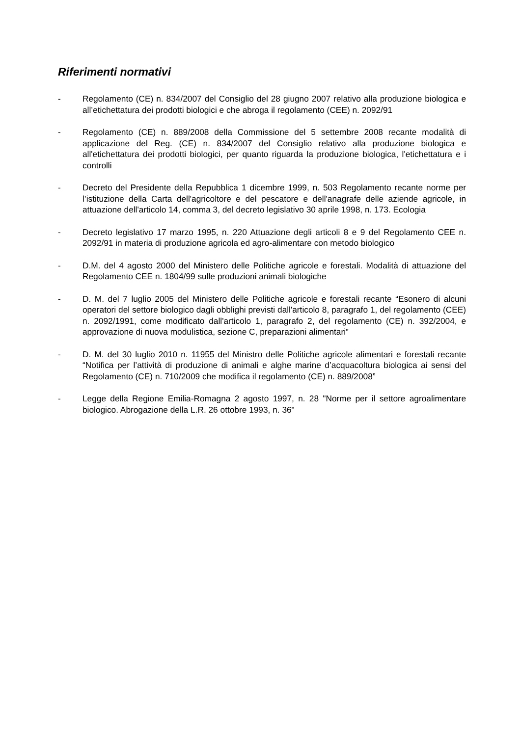Riferimenti normativi
- Regolamento (CE) n. 834/2007 del Consiglio del 28 giugno 2007 relativo alla produzione biologica e all’etichettatura dei prodotti biologici e che abroga il regolamento (CEE) n. 2092/91
- Regolamento (CE) n. 889/2008 della Commissione del 5 settembre 2008 recante modalità di applicazione del Reg. (CE) n. 834/2007 del Consiglio relativo alla produzione biologica e all'etichettatura dei prodotti biologici, per quanto riguarda la produzione biologica, l'etichettatura e i controlli
- Decreto del Presidente della Repubblica 1 dicembre 1999, n. 503 Regolamento recante norme per l’istituzione della Carta dell'agricoltore e del pescatore e dell'anagrafe delle aziende agricole, in attuazione dell'articolo 14, comma 3, del decreto legislativo 30 aprile 1998, n. 173. Ecologia
- Decreto legislativo 17 marzo 1995, n. 220 Attuazione degli articoli 8 e 9 del Regolamento CEE n. 2092/91 in materia di produzione agricola ed agro-alimentare con metodo biologico
- D.M. del 4 agosto 2000 del Ministero delle Politiche agricole e forestali. Modalità di attuazione del Regolamento CEE n. 1804/99 sulle produzioni animali biologiche
- D. M. del 7 luglio 2005 del Ministero delle Politiche agricole e forestali recante “Esonero di alcuni operatori del settore biologico dagli obblighi previsti dall'articolo 8, paragrafo 1, del regolamento (CEE) n. 2092/1991, come modificato dall'articolo 1, paragrafo 2, del regolamento (CE) n. 392/2004, e approvazione di nuova modulistica, sezione C, preparazioni alimentari”
- D. M. del 30 luglio 2010 n. 11955 del Ministro delle Politiche agricole alimentari e forestali recante “Notifica per l’attività di produzione di animali e alghe marine d’acquacoltura biologica ai sensi del Regolamento (CE) n. 710/2009 che modifica il regolamento (CE) n. 889/2008”
- Legge della Regione Emilia-Romagna 2 agosto 1997, n. 28 "Norme per il settore agroalimentare biologico. Abrogazione della L.R. 26 ottobre 1993, n. 36"